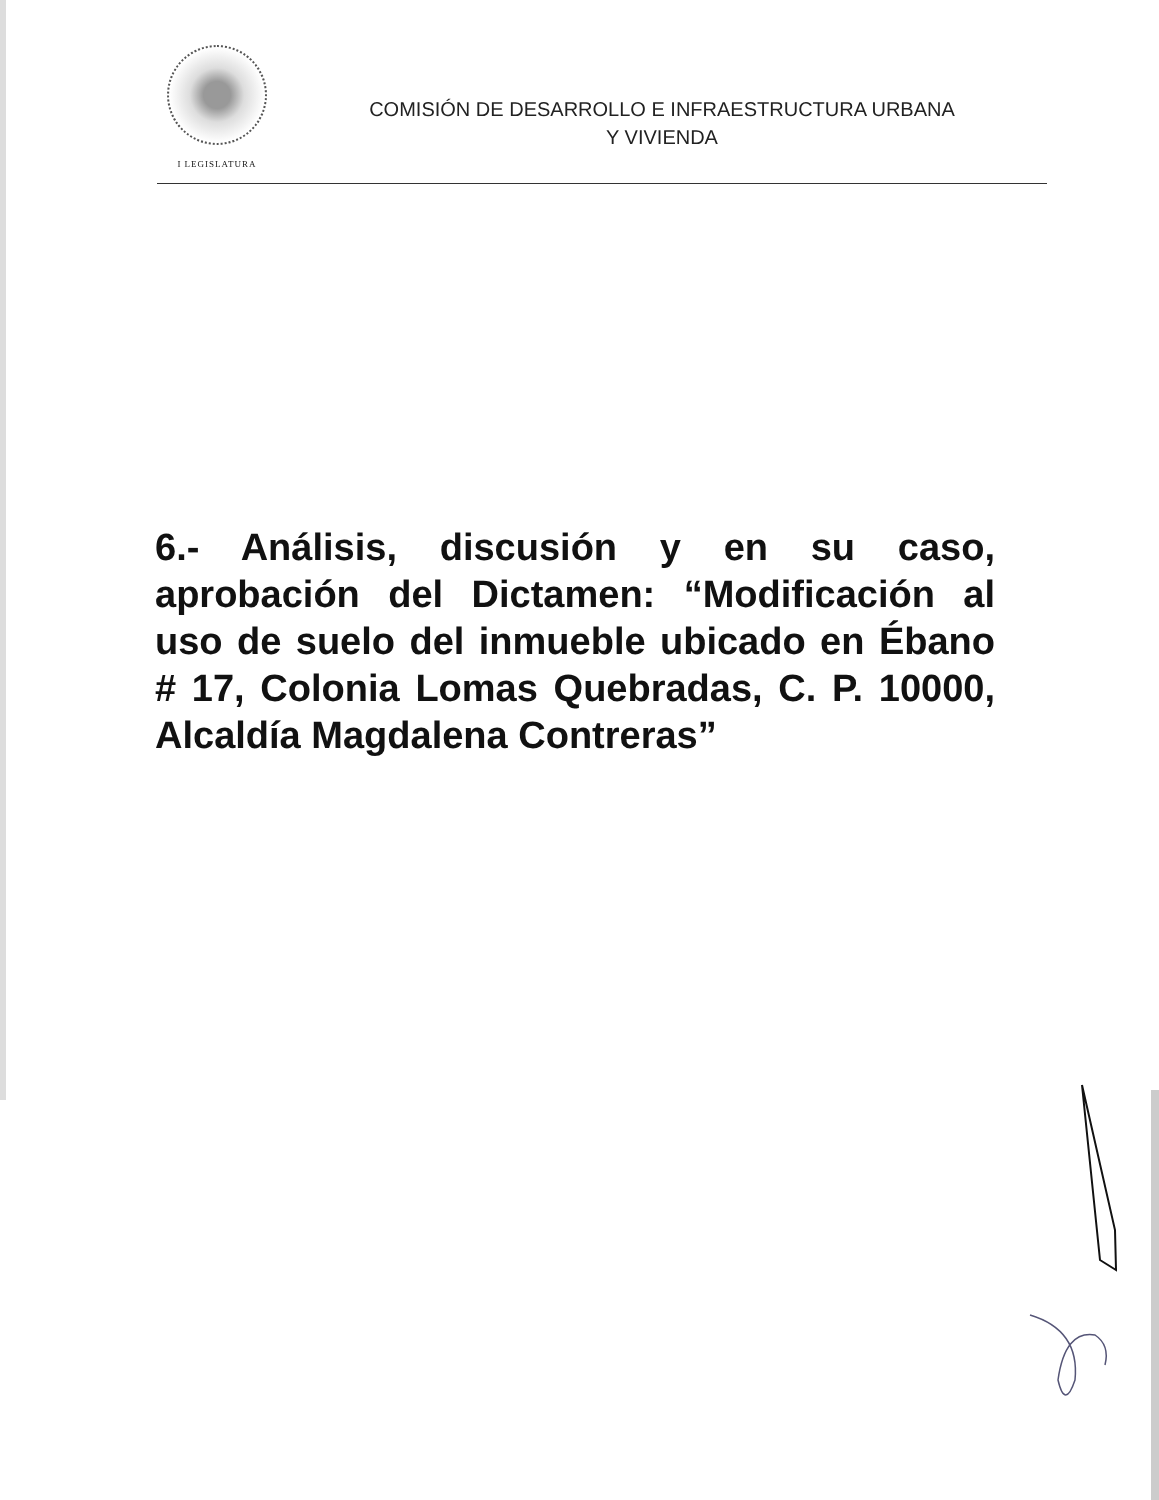I LEGISLATURA
COMISIÓN DE DESARROLLO E INFRAESTRUCTURA URBANA
Y VIVIENDA
6.- Análisis, discusión y en su caso, aprobación del Dictamen: “Modificación al uso de suelo del inmueble ubicado en Ébano # 17, Colonia Lomas Quebradas, C. P. 10000, Alcaldía Magdalena Contreras”